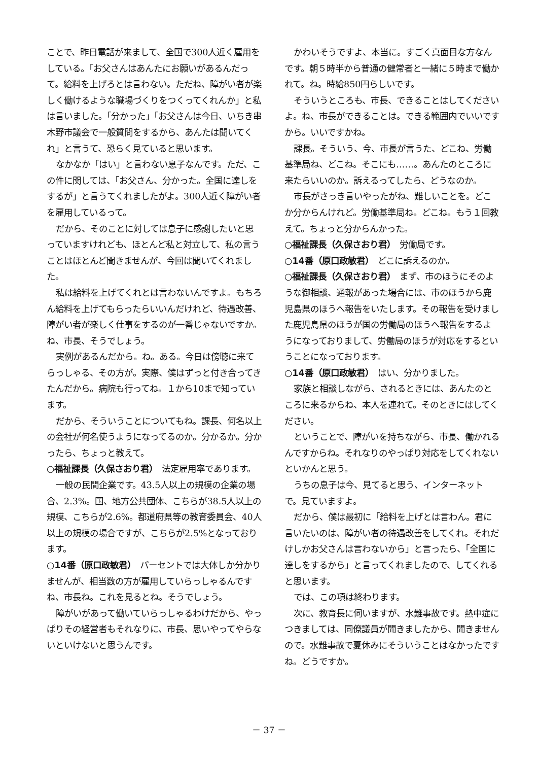ことで、昨日電話が来まして、全国で300人近く雇用をしている。「お父さんはあんたにお願いがあるんだって。給料を上げろとは言わない。ただね、障がい者が楽しく働けるような職場づくりをつくってくれんか」と私は言いました。「分かった」「お父さんは今日、いちき串木野市議会で一般質問をするから、あんたは聞いてくれ」と言うて、恐らく見ていると思います。
なかなか「はい」と言わない息子なんです。ただ、この件に関しては、「お父さん、分かった。全国に達しをするが」と言うてくれましたがよ。300人近く障がい者を雇用しているって。
だから、そのことに対しては息子に感謝したいと思っていますけれども、ほとんど私と対立して、私の言うことはほとんど聞きませんが、今回は聞いてくれました。
私は給料を上げてくれとは言わないんですよ。もちろん給料を上げてもらったらいいんだけれど、待遇改善、障がい者が楽しく仕事をするのが一番じゃないですか。ね、市長、そうでしょう。
実例があるんだから。ね。ある。今日は傍聴に来てらっしゃる、その方が。実際、僕はずっと付き合ってきたんだから。病院も行ってね。１から10まで知っています。
だから、そういうことについてもね。課長、何名以上の会社が何名使うようになってるのか。分かるか。分かったら、ちょっと教えて。
○福祉課長（久保さおり君）　法定雇用率であります。
一般の民間企業です。43.5人以上の規模の企業の場合、2.3%。国、地方公共団体、こちらが38.5人以上の規模、こちらが2.6%。都道府県等の教育委員会、40人以上の規模の場合ですが、こちらが2.5%となっております。
○14番（原口政敏君）　パーセントでは大体しか分かりませんが、相当数の方が雇用していらっしゃるんですね、市長ね。これを見るとね。そうでしょう。
障がいがあって働いていらっしゃるわけだから、やっぱりその経営者もそれなりに、市長、思いやってやらないといけないと思うんです。
かわいそうですよ、本当に。すごく真面目な方なんです。朝５時半から普通の健常者と一緒に５時まで働かれて。ね。時給850円らしいです。
そういうところも、市長、できることはしてくださいよ。ね、市長ができることは。できる範囲内でいいですから。いいですかね。
課長。そういう、今、市長が言うた、どこね、労働基準局ね、どこね。そこにも……。あんたのところに来たらいいのか。訴えるってしたら、どうなのか。
市長がさっき言いやったがね、難しいことを。どこか分からんけれど。労働基準局ね。どこね。もう１回教えて。ちょっと分からんかった。
○福祉課長（久保さおり君）　労働局です。
○14番（原口政敏君）　どこに訴えるのか。
○福祉課長（久保さおり君）　まず、市のほうにそのような御相談、通報があった場合には、市のほうから鹿児島県のほうへ報告をいたします。その報告を受けました鹿児島県のほうが国の労働局のほうへ報告をするようになっておりまして、労働局のほうが対応をするということになっております。
○14番（原口政敏君）　はい、分かりました。
家族と相談しながら、されるときには、あんたのところに来るからね、本人を連れて。そのときにはしてください。
ということで、障がいを持ちながら、市長、働かれるんですからね。それなりのやっぱり対応をしてくれないといかんと思う。
うちの息子は今、見てると思う、インターネットで。見ていますよ。
だから、僕は最初に「給料を上げとは言わん。君に言いたいのは、障がい者の待遇改善をしてくれ。それだけしかお父さんは言わないから」と言ったら、「全国に達しをするから」と言ってくれましたので、してくれると思います。
では、この項は終わります。
次に、教育長に伺いますが、水難事故です。熱中症につきましては、同僚議員が聞きましたから、聞きませんので。水難事故で夏休みにそういうことはなかったですね。どうですか。
－ 37 －